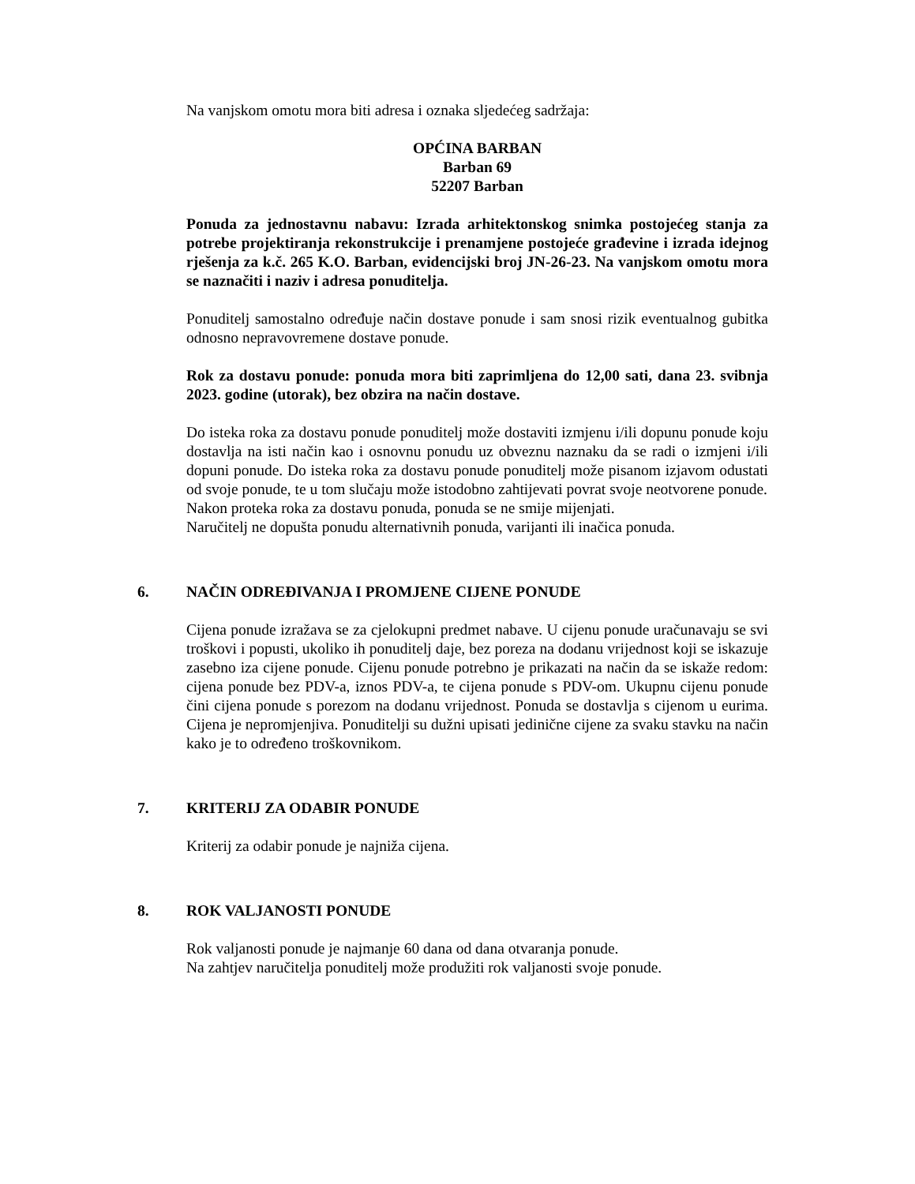Na vanjskom omotu mora biti adresa i oznaka sljedećeg sadržaja:
OPĆINA BARBAN
Barban 69
52207 Barban
Ponuda za jednostavnu nabavu: Izrada arhitektonskog snimka postojećeg stanja za potrebe projektiranja rekonstrukcije i prenamjene postojeće građevine i izrada idejnog rješenja za k.č. 265 K.O. Barban, evidencijski broj JN-26-23. Na vanjskom omotu mora se naznačiti i naziv i adresa ponuditelja.
Ponuditelj samostalno određuje način dostave ponude i sam snosi rizik eventualnog gubitka odnosno nepravovremene dostave ponude.
Rok za dostavu ponude: ponuda mora biti zaprimljena do 12,00 sati, dana 23. svibnja 2023. godine (utorak), bez obzira na način dostave.
Do isteka roka za dostavu ponude ponuditelj može dostaviti izmjenu i/ili dopunu ponude koju dostavlja na isti način kao i osnovnu ponudu uz obveznu naznaku da se radi o izmjeni i/ili dopuni ponude. Do isteka roka za dostavu ponude ponuditelj može pisanom izjavom odustati od svoje ponude, te u tom slučaju može istodobno zahtijevati povrat svoje neotvorene ponude.
Nakon proteka roka za dostavu ponuda, ponuda se ne smije mijenjati.
Naručitelj ne dopušta ponudu alternativnih ponuda, varijanti ili inačica ponuda.
6. NAČIN ODREĐIVANJA I PROMJENE CIJENE PONUDE
Cijena ponude izražava se za cjelokupni predmet nabave. U cijenu ponude uračunavaju se svi troškovi i popusti, ukoliko ih ponuditelj daje, bez poreza na dodanu vrijednost koji se iskazuje zasebno iza cijene ponude. Cijenu ponude potrebno je prikazati na način da se iskaže redom: cijena ponude bez PDV-a, iznos PDV-a, te cijena ponude s PDV-om. Ukupnu cijenu ponude čini cijena ponude s porezom na dodanu vrijednost. Ponuda se dostavlja s cijenom u eurima. Cijena je nepromjenjiva. Ponuditelji su dužni upisati jedinične cijene za svaku stavku na način kako je to određeno troškovnikom.
7. KRITERIJ ZA ODABIR PONUDE
Kriterij za odabir ponude je najniža cijena.
8. ROK VALJANOSTI PONUDE
Rok valjanosti ponude je najmanje 60 dana od dana otvaranja ponude.
Na zahtjev naručitelja ponuditelj može produžiti rok valjanosti svoje ponude.